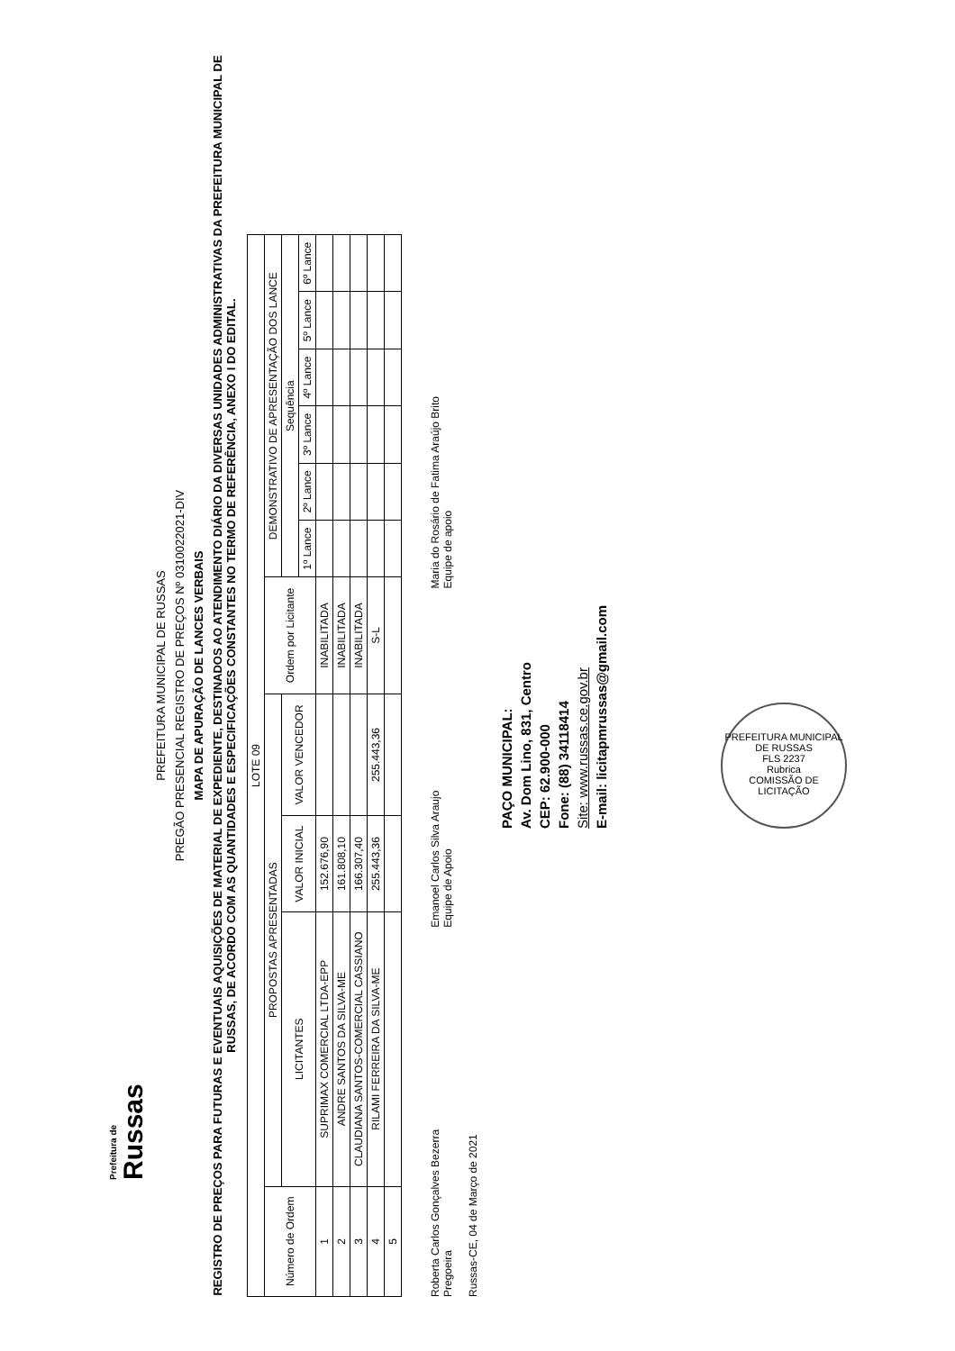Prefeitura de
Russas
PREFEITURA MUNICIPAL DE RUSSAS
PREGÃO PRESENCIAL REGISTRO DE PREÇOS Nº 0310022021-DIV
MAPA DE APURAÇÃO DE LANCES VERBAIS
REGISTRO DE PREÇOS PARA FUTURAS E EVENTUAIS AQUISIÇÕES DE MATERIAL DE EXPEDIENTE, DESTINADOS AO ATENDIMENTO DIÁRIO DA DIVERSAS UNIDADES ADMINISTRATIVAS DA PREFEITURA MUNICIPAL DE RUSSAS, DE ACORDO COM AS QUANTIDADES E ESPECIFICAÇÕES CONSTANTES NO TERMO DE REFERÊNCIA, ANEXO I DO EDITAL.
| LOTE 09 | | | | | | | | | | |
| --- | --- | --- | --- | --- | --- | --- | --- | --- | --- | --- |
| Número de Ordem | PROPOSTAS APRESENTADAS | | | Ordem por Licitante | DEMONSTRATIVO DE APRESENTAÇÃO DOS LANCE | | | | | |
| | LICITANTES | VALOR INICIAL | VALOR VENCEDOR | | Sequência | | | | | |
| | | | | | 1º Lance | 2º Lance | 3º Lance | 4º Lance | 5º Lance | 6º Lance |
| 1 | SUPRIMAX COMERCIAL LTDA-EPP | 152.676,90 | | INABILITADA | | | | | | |
| 2 | ANDRE SANTOS DA SILVA-ME | 161.808,10 | | INABILITADA | | | | | | |
| 3 | CLAUDIANA SANTOS-COMERCIAL CASSIANO | 166.307,40 | | INABILITADA | | | | | | |
| 4 | RILAMI FERREIRA DA SILVA-ME | 255.443,36 | 255.443,36 | S-L | | | | | | |
| 5 | | | | | | | | | | |
Roberta Carlos Gonçalves Bezerra
Pregoeira
Russas-CE, 04 de Março de 2021
Emanoel Carlos Silva Araujo
Equipe de Apoio
Maria do Rosário de Fatima Araújo Brito
Equipe de apoio
PAÇO MUNICIPAL:
Av. Dom Lino, 831, Centro
CEP: 62.900-000
Fone: (88) 34118414
Site: www.russas.ce.gov.br
E-mail: licitapmrussas@gmail.com
PREFEITURA MUNICIPAL DE RUSSAS
FLS 2237
Rubrica
COMISSÃO DE LICITAÇÃO